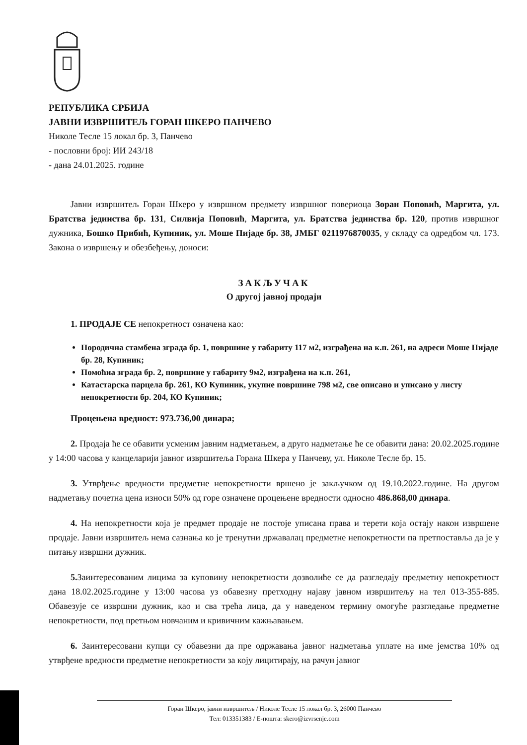РЕПУБЛИКА СРБИЈА
ЈАВНИ ИЗВРШИТЕЉ ГОРАН ШКЕРО ПАНЧЕВО
Николе Тесле 15 локал бр. 3, Панчево
- пословни број: ИИ 243/18
- дана 24.01.2025. године
Јавни извршитељ Горан Шкеро у извршном предмету извршног повериоца Зоран Поповић, Маргита, ул. Братства јединства бр. 131, Силвија Поповић, Маргита, ул. Братства јединства бр. 120, против извршног дужника, Бошко Прибић, Купиник, ул. Моше Пијаде бр. 38, ЈМБГ 0211976870035, у складу са одредбом чл. 173. Закона о извршењу и обезбеђењу, доноси:
ЗАКЉУЧАК
О другој јавној продаји
1. ПРОДАЈЕ СЕ непокретност означена као:
Породична стамбена зграда бр. 1, површине у габариту 117 м2, изграђена на к.п. 261, на адреси Моше Пијаде бр. 28, Купиник;
Помоћна зграда бр. 2, површине у габариту 9м2, изграђена на к.п. 261,
Катастарска парцела бр. 261, КО Купиник, укупне површине 798 м2, све описано и уписано у листу непокретности бр. 204, КО Купиник;
Процењена вредност: 973.736,00 динара;
2. Продаја ће се обавити усменим јавним надметањем, а друго надметање ће се обавити дана: 20.02.2025.године у 14:00 часова у канцеларији јавног извршитеља Горана Шкера у Панчеву, ул. Николе Тесле бр. 15.
3. Утврђење вредности предметне непокретности вршено је закључком од 19.10.2022.године. На другом надметању почетна цена износи 50% од горе означене процењене вредности односно 486.868,00 динара.
4. На непокретности која је предмет продаје не постоје уписана права и терети која остају након извршене продаје. Јавни извршитељ нема сазнања ко је тренутни државалац предметне непокретности па претпоставља да је у питању извршни дужник.
5. Заинтересованим лицима за куповину непокретности дозволиће се да разгледају предметну непокретност дана 18.02.2025.године у 13:00 часова уз обавезну претходну најаву јавном извршитељу на тел 013-355-885. Обавезује се извршни дужник, као и сва трећа лица, да у наведеном термину омогуће разгледање предметне непокретности, под претњом новчаним и кривичним кажњавањем.
6. Заинтересовани купци су обавезни да пре одржавања јавног надметања уплате на име јемства 10% од утврђене вредности предметне непокретности за коју лицитирају, на рачун јавног
Горан Шкеро, јавни извршитељ / Николе Тесле 15 локал бр. 3, 26000 Панчево
Тел: 013351383 / Е-пошта: skero@izvrsenje.com